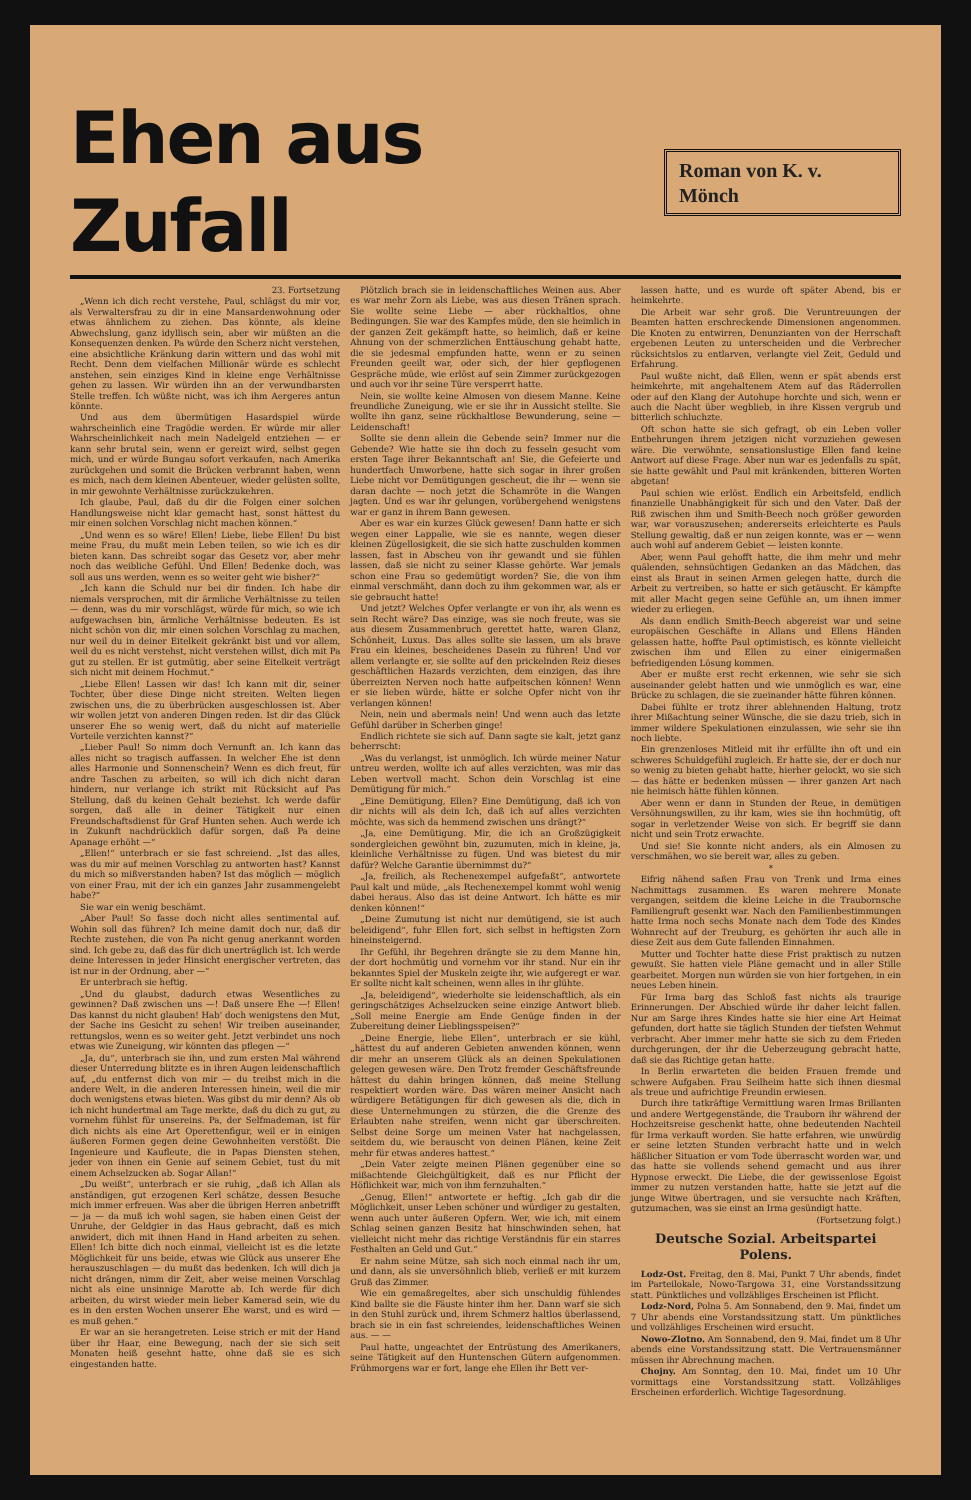Ehen aus Zufall
Roman von K. v. Mönch
23. Fortsetzung
„Wenn ich dich recht verstehe, Paul, schlägst du mir vor, als Verwaltersfrau zu dir in eine Mansardenwohnung oder etwas ähnlichem zu ziehen. Das könnte, als kleine Abwechslung, ganz idyllisch sein, aber wir müßten an die Konsequenzen denken. Pa würde den Scherz nicht verstehen, eine absichtliche Kränkung darin wittern und das wohl mit Recht. Denn dem vielfachen Millionär würde es schlecht anstehen, sein einziges Kind in kleine enge Verhältnisse gehen zu lassen. Wir würden ihn an der verwundbarsten Stelle treffen. Ich wüßte nicht, was ich ihm Aergeres antun könnte.
Und aus dem übermütigen Hasardspiel würde wahrscheinlich eine Tragödie werden. Er würde mir aller Wahrscheinlichkeit nach mein Nadelgeld entziehen — er kann sehr brutal sein, wenn er gereizt wird, selbst gegen mich, und er würde Bungau sofort verkaufen, nach Amerika zurückgehen und somit die Brücken verbrannt haben, wenn es mich, nach dem kleinen Abenteuer, wieder gelüsten sollte, in mir gewohnte Verhältnisse zurückzukehren.
Ich glaube, Paul, daß du dir die Folgen einer solchen Handlungsweise nicht klar gemacht hast, sonst hättest du mir einen solchen Vorschlag nicht machen können.“
„Und wenn es so wäre! Ellen! Liebe, liebe Ellen! Du bist meine Frau, du mußt mein Leben teilen, so wie ich es dir bieten kann. Das schreibt sogar das Gesetz vor, aber mehr noch das weibliche Gefühl. Und Ellen! Bedenke doch, was soll aus uns werden, wenn es so weiter geht wie bisher?“
„Ich kann die Schuld nur bei dir finden. Ich habe dir niemals versprochen, mit dir ärmliche Verhältnisse zu teilen — denn, was du mir vorschlägst, würde für mich, so wie ich aufgewachsen bin, ärmliche Verhältnisse bedeuten. Es ist nicht schön von dir, mir einen solchen Vorschlag zu machen, nur weil du in deiner Eitelkeit gekränkt bist und vor allem, weil du es nicht verstehst, nicht verstehen willst, dich mit Pa gut zu stellen. Er ist gutmütig, aber seine Eitelkeit verträgt sich nicht mit deinem Hochmut.“
„Liebe Ellen! Lassen wir das! Ich kann mit dir, seiner Tochter, über diese Dinge nicht streiten. Welten liegen zwischen uns, die zu überbrücken ausgeschlossen ist. Aber wir wollen jetzt von anderen Dingen reden. Ist dir das Glück unserer Ehe so wenig wert, daß du nicht auf materielle Vorteile verzichten kannst?“
„Lieber Paul! So nimm doch Vernunft an. Ich kann das alles nicht so tragisch auffassen. In welcher Ehe ist denn alles Harmonie und Sonnenschein? Wenn es dich freut, für andre Taschen zu arbeiten, so will ich dich nicht daran hindern, nur verlange ich strikt mit Rücksicht auf Pas Stellung, daß du keinen Gehalt beziehst. Ich werde dafür sorgen, daß alle in deiner Tätigkeit nur einen Freundschaftsdienst für Graf Hunten sehen. Auch werde ich in Zukunft nachdrücklich dafür sorgen, daß Pa deine Apanage erhöht —“
„Ellen!“ unterbrach er sie fast schreiend. „Ist das alles, was du mir auf meinen Vorschlag zu antworten hast? Kannst du mich so mißverstanden haben? Ist das möglich — möglich von einer Frau, mit der ich ein ganzes Jahr zusammengelebt habe?“
Sie war ein wenig beschämt.
„Aber Paul! So fasse doch nicht alles sentimental auf. Wohin soll das führen? Ich meine damit doch nur, daß dir Rechte zustehen, die von Pa nicht genug anerkannt worden sind. Ich gebe zu, daß das für dich unerträglich ist. Ich werde deine Interessen in jeder Hinsicht energischer vertreten, das ist nur in der Ordnung, aber —“
Er unterbrach sie heftig.
„Und du glaubst, dadurch etwas Wesentliches zu gewinnen? Daß zwischen uns —! Daß unsere Ehe —! Ellen! Das kannst du nicht glauben! Hab' doch wenigstens den Mut, der Sache ins Gesicht zu sehen! Wir treiben auseinander, rettungslos, wenn es so weiter geht. Jetzt verbindet uns noch etwas wie Zuneigung, wir könnten das pflegen —“
„Ja, du“, unterbrach sie ihn, und zum ersten Mal während dieser Unterredung blitzte es in ihren Augen leidenschaftlich auf, „du entfernst dich von mir — du treibst mich in die andere Welt, in die anderen Interessen hinein, weil die mir doch wenigstens etwas bieten. Was gibst du mir denn? Als ob ich nicht hundertmal am Tage merkte, daß du dich zu gut, zu vornehm fühlst für unsereins. Pa, der Selfmademan, ist für dich nichts als eine Art Operettenfigur, weil er in einigen äußeren Formen gegen deine Gewohnheiten verstößt. Die Ingenieure und Kaufleute, die in Papas Diensten stehen, jeder von ihnen ein Genie auf seinem Gebiet, tust du mit einem Achselzucken ab. Sogar Allan!“
„Du weißt“, unterbrach er sie ruhig, „daß ich Allan als anständigen, gut erzogenen Kerl schätze, dessen Besuche mich immer erfreuen. Was aber die übrigen Herren anbetrifft — ja — da muß ich wohl sagen, sie haben einen Geist der Unruhe, der Geldgier in das Haus gebracht, daß es mich anwidert, dich mit ihnen Hand in Hand arbeiten zu sehen. Ellen! Ich bitte dich noch einmal, vielleicht ist es die letzte Möglichkeit für uns beide, etwas wie Glück aus unserer Ehe herauszuschlagen — du mußt das bedenken. Ich will dich ja nicht drängen, nimm dir Zeit, aber weise meinen Vorschlag nicht als eine unsinnige Marotte ab. Ich werde für dich arbeiten, du wirst wieder mein lieber Kamerad sein, wie du es in den ersten Wochen unserer Ehe warst, und es wird — es muß gehen.“
Er war an sie herangetreten. Leise strich er mit der Hand über ihr Haar, eine Bewegung, nach der sie sich seit Monaten heiß gesehnt hatte, ohne daß sie es sich eingestanden hatte.
Plötzlich brach sie in leidenschaftliches Weinen aus. Aber es war mehr Zorn als Liebe, was aus diesen Tränen sprach. Sie wollte seine Liebe — aber rückhaltlos, ohne Bedingungen. Sie war des Kampfes müde, den sie heimlich in der ganzen Zeit gekämpft hatte, so heimlich, daß er keine Ahnung von der schmerzlichen Enttäuschung gehabt hatte, die sie jedesmal empfunden hatte, wenn er zu seinen Freunden geeilt war, oder sich, der hier gepflogenen Gespräche müde, wie erlöst auf sein Zimmer zurückgezogen und auch vor ihr seine Türe versperrt hatte.
Nein, sie wollte keine Almosen von diesem Manne. Keine freundliche Zuneigung, wie er sie ihr in Aussicht stellte. Sie wollte ihn ganz, seine rückhaltlose Bewunderung, seine — Leidenschaft!
Sollte sie denn allein die Gebende sein? Immer nur die Gebende? Wie hatte sie ihn doch zu fesseln gesucht vom ersten Tage ihrer Bekanntschaft an! Sie, die Gefeierte und hundertfach Umworbene, hatte sich sogar in ihrer großen Liebe nicht vor Demütigungen gescheut, die ihr — wenn sie daran dachte — noch jetzt die Schamröte in die Wangen jagten. Und es war ihr gelungen, vorübergehend wenigstens war er ganz in ihrem Bann gewesen.
Aber es war ein kurzes Glück gewesen! Dann hatte er sich wegen einer Lappalie, wie sie es nannte, wegen dieser kleinen Zügellosigkeit, die sie sich hatte zuschulden kommen lassen, fast in Abscheu von ihr gewandt und sie fühlen lassen, daß sie nicht zu seiner Klasse gehörte. War jemals schon eine Frau so gedemütigt worden? Sie, die von ihm einmal verschmäht, dann doch zu ihm gekommen war, als er sie gebraucht hatte!
Und jetzt? Welches Opfer verlangte er von ihr, als wenn es sein Recht wäre? Das einzige, was sie noch freute, was sie aus diesem Zusammenbruch gerettet hatte, waren Glanz, Schönheit, Luxus. Das alles sollte sie lassen, um als brave Frau ein kleines, bescheidenes Dasein zu führen! Und vor allem verlangte er, sie sollte auf den prickelnden Reiz dieses geschäftlichen Hazards verzichten, dem einzigen, das ihre überreizten Nerven noch hatte aufpeitschen können! Wenn er sie lieben würde, hätte er solche Opfer nicht von ihr verlangen können!
Nein, nein und abermals nein! Und wenn auch das letzte Gefühl darüber in Scherben ginge!
Endlich richtete sie sich auf. Dann sagte sie kalt, jetzt ganz beherrscht:
„Was du verlangst, ist unmöglich. Ich würde meiner Natur untreu werden, wollte ich auf alles verzichten, was mir das Leben wertvoll macht. Schon dein Vorschlag ist eine Demütigung für mich.“
„Eine Demütigung, Ellen? Eine Demütigung, daß ich von dir nichts will als dein Ich, daß ich auf alles verzichten möchte, was sich da hemmend zwischen uns drängt?“
„Ja, eine Demütigung. Mir, die ich an Großzügigkeit sondergleichen gewöhnt bin, zuzumuten, mich in kleine, ja, kleinliche Verhältnisse zu fügen. Und was bietest du mir dafür? Welche Garantie übernimmst du?“
„Ja, freilich, als Rechenexempel aufgefaßt“, antwortete Paul kalt und müde, „als Rechenexempel kommt wohl wenig dabei heraus. Also das ist deine Antwort. Ich hätte es mir denken können!“
„Deine Zumutung ist nicht nur demütigend, sie ist auch beleidigend“, fuhr Ellen fort, sich selbst in heftigsten Zorn hineinsteigernd.
Ihr Gefühl, ihr Begehren drängte sie zu dem Manne hin, der dort hochmütig und vornehm vor ihr stand. Nur ein ihr bekanntes Spiel der Muskeln zeigte ihr, wie aufgeregt er war. Er sollte nicht kalt scheinen, wenn alles in ihr glühte.
„Ja, beleidigend“, wiederholte sie leidenschaftlich, als ein geringschätziges Achselzucken seine einzige Antwort blieb. „Soll meine Energie am Ende Genüge finden in der Zubereitung deiner Lieblingsspeisen?“
„Deine Energie, liebe Ellen“, unterbrach er sie kühl, „hättest du auf anderen Gebieten anwenden können, wenn dir mehr an unserem Glück als an deinen Spekulationen gelegen gewesen wäre. Den Trotz fremder Geschäftsfreunde hättest du dahin bringen können, daß meine Stellung respektiert worden wäre. Das wären meiner Ansicht nach würdigere Betätigungen für dich gewesen als die, dich in diese Unternehmungen zu stürzen, die die Grenze des Erlaubten nahe streifen, wenn nicht gar überschreiten. Selbst deine Sorge um meinen Vater hat nachgelassen, seitdem du, wie berauscht von deinen Plänen, keine Zeit mehr für etwas anderes hattest.“
„Dein Vater zeigte meinen Plänen gegenüber eine so mißachtende Gleichgültigkeit, daß es nur Pflicht der Höflichkeit war, mich von ihm fernzuhalten.“
„Genug, Ellen!“ antwortete er heftig. „Ich gab dir die Möglichkeit, unser Leben schöner und würdiger zu gestalten, wenn auch unter äußeren Opfern. Wer, wie ich, mit einem Schlag seinen ganzen Besitz hat hinschwinden sehen, hat vielleicht nicht mehr das richtige Verständnis für ein starres Festhalten an Geld und Gut.“
Er nahm seine Mütze, sah sich noch einmal nach ihr um, und dann, als sie unversöhnlich blieb, verließ er mit kurzem Gruß das Zimmer.
Wie ein gemaßregeltes, aber sich unschuldig fühlendes Kind ballte sie die Fäuste hinter ihm her. Dann warf sie sich in den Stuhl zurück und, ihrem Schmerz haltlos überlassend, brach sie in ein fast schreiendes, leidenschaftliches Weinen aus. — —
Paul hatte, ungeachtet der Entrüstung des Amerikaners, seine Tätigkeit auf den Huntenschen Gütern aufgenommen. Frühmorgens war er fort, lange ehe Ellen ihr Bett ver-
lassen hatte, und es wurde oft später Abend, bis er heimkehrte.
Die Arbeit war sehr groß. Die Veruntreuungen der Beamten hatten erschreckende Dimensionen angenommen. Die Knoten zu entwirren, Denunzianten von der Herrschaft ergebenen Leuten zu unterscheiden und die Verbrecher rücksichtslos zu entlarven, verlangte viel Zeit, Geduld und Erfahrung.
Paul wußte nicht, daß Ellen, wenn er spät abends erst heimkehrte, mit angehaltenem Atem auf das Räderrollen oder auf den Klang der Autohupe horchte und sich, wenn er auch die Nacht über wegblieb, in ihre Kissen vergrub und bitterlich schluchzte.
Oft schon hatte sie sich gefragt, ob ein Leben voller Entbehrungen ihrem jetzigen nicht vorzuziehen gewesen wäre. Die verwöhnte, sensationslustige Ellen fand keine Antwort auf diese Frage. Aber nun war es jedenfalls zu spät, sie hatte gewählt und Paul mit kränkenden, bitteren Worten abgetan!
Paul schien wie erlöst. Endlich ein Arbeitsfeld, endlich finanzielle Unabhängigkeit für sich und den Vater. Daß der Riß zwischen ihm und Smith-Beech noch größer geworden war, war vorauszusehen; andererseits erleichterte es Pauls Stellung gewaltig, daß er nun zeigen konnte, was er — wenn auch wohl auf anderem Gebiet — leisten konnte.
Aber, wenn Paul gehofft hatte, die ihm mehr und mehr quälenden, sehnsüchtigen Gedanken an das Mädchen, das einst als Braut in seinen Armen gelegen hatte, durch die Arbeit zu vertreiben, so hatte er sich getäuscht. Er kämpfte mit aller Macht gegen seine Gefühle an, um ihnen immer wieder zu erliegen.
Als dann endlich Smith-Beech abgereist war und seine europäischen Geschäfte in Allans und Ellens Händen gelassen hatte, hoffte Paul optimistisch, es könnte vielleicht zwischen ihm und Ellen zu einer einigermaßen befriedigenden Lösung kommen.
Aber er mußte erst recht erkennen, wie sehr sie sich auseinander gelebt hatten und wie unmöglich es war, eine Brücke zu schlagen, die sie zueinander hätte führen können.
Dabei fühlte er trotz ihrer ablehnenden Haltung, trotz ihrer Mißachtung seiner Wünsche, die sie dazu trieb, sich in immer wildere Spekulationen einzulassen, wie sehr sie ihn noch liebte.
Ein grenzenloses Mitleid mit ihr erfüllte ihn oft und ein schweres Schuldgefühl zugleich. Er hatte sie, der er doch nur so wenig zu bieten gehabt hatte, hierher gelockt, wo sie sich — das hätte er bedenken müssen — ihrer ganzen Art nach nie heimisch hätte fühlen können.
Aber wenn er dann in Stunden der Reue, in demütigen Versöhnungswillen, zu ihr kam, wies sie ihn hochmütig, oft sogar in verletzender Weise von sich. Er begriff sie dann nicht und sein Trotz erwachte.
Und sie! Sie konnte nicht anders, als ein Almosen zu verschmähen, wo sie bereit war, alles zu geben.
*
Eifrig nähend saßen Frau von Trenk und Irma eines Nachmittags zusammen. Es waren mehrere Monate vergangen, seitdem die kleine Leiche in die Traubornsche Familiengruft gesenkt war. Nach den Familienbestimmungen hatte Irma noch sechs Monate nach dem Tode des Kindes Wohnrecht auf der Treuburg, es gehörten ihr auch alle in diese Zeit aus dem Gute fallenden Einnahmen.
Mutter und Tochter hatte diese Frist praktisch zu nutzen gewußt. Sie hatten viele Pläne gemacht und in aller Stille gearbeitet. Morgen nun würden sie von hier fortgehen, in ein neues Leben hinein.
Für Irma barg das Schloß fast nichts als traurige Erinnerungen. Der Abschied würde ihr daher leicht fallen. Nur am Sarge ihres Kindes hatte sie hier eine Art Heimat gefunden, dort hatte sie täglich Stunden der tiefsten Wehmut verbracht. Aber immer mehr hatte sie sich zu dem Frieden durchgerungen, der ihr die Ueberzeugung gebracht hatte, daß sie das Richtige getan hatte.
In Berlin erwarteten die beiden Frauen fremde und schwere Aufgaben. Frau Seilheim hatte sich ihnen diesmal als treue und aufrichtige Freundin erwiesen.
Durch ihre tatkräftige Vermittlung waren Irmas Brillanten und andere Wertgegenstände, die Trauborn ihr während der Hochzeitsreise geschenkt hatte, ohne bedeutenden Nachteil für Irma verkauft worden. Sie hatte erfahren, wie unwürdig er seine letzten Stunden verbracht hatte und in welch häßlicher Situation er vom Tode überrascht worden war, und das hatte sie vollends sehend gemacht und aus ihrer Hypnose erweckt. Die Liebe, die der gewissenlose Egoist immer zu nutzen verstanden hatte, hatte sie jetzt auf die junge Witwe übertragen, und sie versuchte nach Kräften, gutzumachen, was sie einst an Irma gesündigt hatte.
(Fortsetzung folgt.)
Deutsche Sozial. Arbeitspartei Polens.
Lodz-Ost. Freitag, den 8. Mai, Punkt 7 Uhr abends, findet im Parteilokale, Nowo-Targowa 31, eine Vorstandssitzung statt. Pünktliches und vollzähliges Erscheinen ist Pflicht.
Lodz-Nord, Polna 5. Am Sonnabend, den 9. Mai, findet um 7 Uhr abends eine Vorstandssitzung statt. Um pünktliches und vollzähliges Erscheinen wird ersucht.
Nowo-Zlotno. Am Sonnabend, den 9. Mai, findet um 8 Uhr abends eine Vorstandssitzung statt. Die Vertrauensmänner müssen ihr Abrechnung machen.
Chojny. Am Sonntag, den 10. Mai, findet um 10 Uhr vormittags eine Vorstandssitzung statt. Vollzähliges Erscheinen erforderlich. Wichtige Tagesordnung.